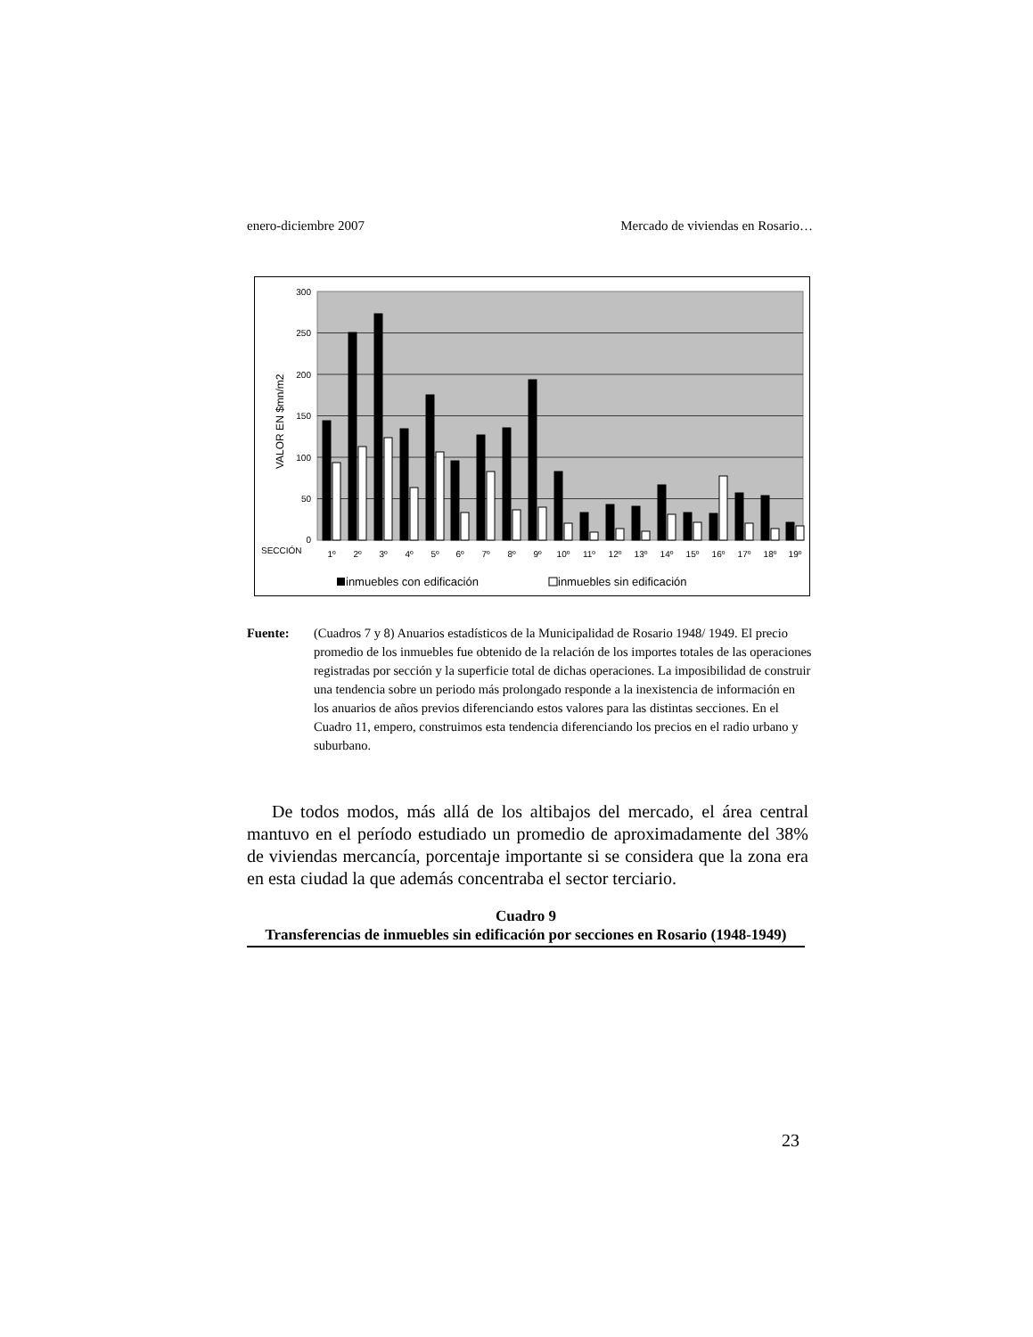enero-diciembre 2007 Mercado de viviendas en Rosario…
300
250
200
150
100
50
0
VALOR EN $mn/m2
SECCIÓN
1º
2º
3º
4º
5º
6º
7º
8º
9º
10º
11º
12º
13º
14º
15º
16º
17º
18º
19º
inmuebles con edificación
inmuebles sin edificación
Fuente: (Cuadros 7 y 8) Anuarios estadísticos de la Municipalidad de Rosario 1948/ 1949. El precio promedio de los inmuebles fue obtenido de la relación de los importes totales de las operaciones registradas por sección y la superficie total de dichas operaciones. La imposibilidad de construir una tendencia sobre un periodo más prolongado responde a la inexistencia de información en los anuarios de años previos diferenciando estos valores para las distintas secciones. En el Cuadro 11, empero, construimos esta tendencia diferenciando los precios en el radio urbano y suburbano.
De todos modos, más allá de los altibajos del mercado, el área central mantuvo en el período estudiado un promedio de aproximadamente del 38% de viviendas mercancía, porcentaje importante si se considera que la zona era en esta ciudad la que además concentraba el sector terciario.
Cuadro 9
Transferencias de inmuebles sin edificación por secciones en Rosario (1948-1949)
23